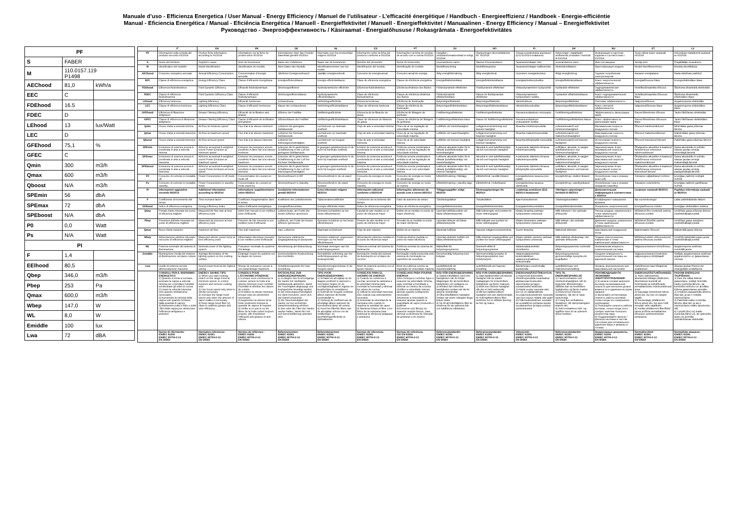Manuale d’uso - Efficienza Energetica / User Manual - Energy Efficiency / Manuel de l’utilisateur - L’efficacité énergétique / Handbuch - Energieeffizienz / Handboek - Energie-efficiëntie
Manual - Eficiencia Energética / Manual - Eficiência Energética / Manuell - Energieffektivitet / Manuell - Energieffektivitet / Manuaalinen - Energy Efficiency / Manual – Energieffektivitet
Руководство - Энергоэффективность / Käsiraamat - Energiatõhususe / Rokasgrāmata - Energoefektivitātes
| PF | | |
| --- | --- | --- |
| S | FABER | |
| M | 110.0157.119 P1498 | |
| AEChood | 81,0 | kWh/a |
| EEC | C | |
| FDEhood | 16.5 | |
| FDEC | D | |
| LEhood | 13 | lux/Watt |
| LEC | D | |
| GFEhood | 75,1 | % |
| GFEC | C | |
| Qmin | 300 | m3/h |
| Qmax | 600 | m3/h |
| Qboost | N/A | m3/h |
| SPEmin | 56 | dbA |
| SPEmax | 72 | dbA |
| SPEboost | N/A | dbA |
| P0 | 0,0 | Watt |
| Ps | N/A | Watt |
| PI | | |
| F | 1,4 | |
| EElhood | 80,5 | |
| Qbep | 346,0 | m3/h |
| Pbep | 253 | Pa |
| Qmax | 600,0 | m3/h |
| Wbep | 147,0 | W |
| WL | 8,0 | W |
| Emiddle | 100 | lux |
| Lwa | 72 | dBA |
| | IT | EN | FR | DE | NL | ES | PT | SV | NO | FI | DK | RU | ET | LV |
| --- | --- | --- | --- | --- | --- | --- | --- | --- | --- | --- | --- | --- | --- | --- |
| PF | Informazioni sulla scheda del prodotto secondo 65/2014 | Product fiche information, according to 65/2014 | Informations sur la fiche du produit selon 65/2014 | Informationen über das Produkt-Datenblatt gemäß 65/2014 | Informatie over het productblad volgens 65/2014 | Información sobre la ficha del producto conforme a 65/2014 | Informações na ficha do produto de acordo com a norma 65/2014 | Uppgifter i produktinformationsblad et enligt 65/2014 | Opplysninger på produktkortet iht. 65/2014 | Tietoja tuotetiedoista asetuksen (EU) 65/2014 mukaisesti | Oplysninger i databladet vedrørende produktet i henhold til 65/2014 | Информация в карточке изделия в соответствии с 65/2014 | Toote etiketi teave vastavalt 65/2014 | Informācija marķējumā saskaņā ar 65/2014 |
| S | Nome del fornitore | Supplier's name | Nom du fournisseur | Name des Zulieferers | Naam van de leverancier | Nombre del proveedor | Nome do fornecedor | Leverantörens namn | Navnet til leverandøren | Tavarantoimittajan nimi | Leverandørens navn | Имя поставщика | Tarnija nimi | Piegādātāja nosaukums |
| M | Identificativo del modello | Model identification | Identification du modèle | Ident-Daten des Modells | Identificatienummer van het model | Identificación del modelo | Identificação do modelo | Modellbeteckning | Modellbetegnelse | Tavarantoimittajan mallitunniste | Modelidentifikation | Идентификация модели | Mudeli identifitseerimine | Modeļa identifikācija |
| AEChood | Consumo energetico annuale | Annual Efficiency Consumption | Consommation d'énergie annuelle | Jährlicher Energieverbrauch | Jaarlijks energieverbruik | Consumo de energía anual | Consumo anual de energia | Årlig energiförbrukning | Årlig energiforbruk | Vuotuinen energiankulutus | Årligt energiforbrug | Годовое потребление электроэнергии | Aastane energiatarve | Gada efektīvais patēriņš |
| EEC | Classe di efficienza energetica | Energy Efficiency Class | Classe d'efficacité énergétique | Energieeffizienzklasse | Energie-efficiëntieklasse | Clase de eficiencia energética | Classe de eficiência energética | Energieffektivitetsklass | Energieffektivitetsklasse | Energiatehokkuusluokka | Energieffektivitetsklasse | Класс энергетической эффективности | Energiatõhususe klass | Energoefektivitātes klase |
| FDEhood | Efficienza fluidodinamica | Fluid Dynamic Efficiency | Efficacité fluidodynamique | Strömungseffizienz | Hydrodynamische efficiëntie | Eficiencia fluidodinámica | Eficiência dinâmica dos fluidos | Flödesdynamisk effektivitet | Fluiddynamisk effektivitet | Virtausdynaaminen hyötysuhde | Hydraulisk effektivitet | Гидродинамическая эффективность | Vedelikudünaamika tõhusus | Šķidruma dinamiskā efektivitāte |
| FDEC | Classe di efficienza fluidodinamica | Fluid Dynamic Efficiency Class | Classe d'efficacité fluidodynamique | Strömungseffizienzklasse | Hydrodynamische efficiëntieklasse | Clase de eficiencia fluidodinámica | Classe de eficiência dinâmica dos fluidos | Flödesdynamisk effektivitetsklass | Klasse for fluiddynamisk effektivitet | Virtausdynaamisen hyötysuhteen luokka | Hydraulisk effektivitetsklasse | Класс гидродинамической эффективности | Vedelikudünaamika tõhususe klass | Šķidruma dinamiskās efektivitātes klase |
| LEhood | Efficienza luminosa | Lighting Efficiency | Efficacité lumineuse | Lichtausbeute | Verlichtingsefficiëntie | Eficiencia luminosa | Eficiência de iluminação | Belysningseffektivitet | Belysningseffektivitet | Valotehokkuus | Belysningseffektivitet | Световая эффективность | Valgustustõhusus | Apgaismojuma efektivitāte |
| LEC | Classe di efficienza luminosa | Lighting Efficiency Class | Classe d'efficacité lumineuse | Klasse der Lichtausbeute | Verlichtingsefficiëntieklasse | Clase de eficiencia luminosa | Classe de eficiência de iluminação | Belysningseffektivitetsklass | Belysningseffektivitetsklasse | Valotehokkuusluokka | Belysningseffektivitetsklasse | Класс световой эффективности | Valgustustõhususe klass | Apgaismojuma efektivitātes klase |
| GFEhood | Efficienza di filtrazione antigrasso | Grease Filtering Efficiency | Efficacité de la filtration anti-graisse | Effizienz der Fettfilter | Vetfilteringsefficiëntie | Eficiencia de la filtración de grasa | Eficiência de filtragem de gorduras | Fettfiltreringseffektivitet | Fettfiltreringseffektivitet | Rasvansuodatuksen erotusaste | Fedtfiltreringseffektivitet | Эффективность фильтрации жира | Rasva filtreerimise tõhusus | Tauku filtrēšanas efektivitāte |
| GFEC | Classe di efficienza di filtrazione antigrasso | Grease Filtering Efficiency Class | Classe d'efficacité de la filtration anti-graisse | Effizienzklasse der Fettfilter | Vetfilteringsefficiëntieklasse | Clase de eficiencia de filtración de grasa | Classe de eficiência de filtragem de gorduras | Fettfiltreringseffektivitets klass | Klasse for fettfiltreringseffektivitet | Rasvansuodatuksen erotusasteen luokka | Fedtfiltreringseffektivitets klasse | Класс эффективности фильтрации жира | Rasva filtreerimise tõhususe klass | Tauku filtrēšanas efektivitātes klase |
| Qmin | Flusso d'aria a velocità minima | Air flow at minimum speed | Flux d'air à la vitesse minimum | Luftstrom bei geringster Gebläsestufe | Luchtstroom op minimale snelheid | Flujo de aire a velocidad mínima | Fluxo de ar na regulação de velocidade mínima | Luftflöde vid minimihastighet | Luftgjennomstrømming ved laveste hastighet | Ilmavirta miniminopeudella | Luftstrømsværdi ved minimumshastighed | Минимальная скорость воздушного потока | Õhuvool miinimumkiirusel | Minimālais gaisa plūsmas ātrums |
| Qmax | Flusso d'aria a velocità massima | Air flow at maximum speed | Flux d'air à la vitesse maximum | Luftstrom bei höchster Gebläsestufe | Luchtstroom op maximale snelheid | Flujo de aire a velocidad máxima | Fluxo de ar na regulação de velocidade máxima | Luftflöde vid maximihastighet | Luftgjennomstrømming ved høyeste hastighet | Ilmavirta maksiminopeudella | Luftstrømsværdi ved maksimumshastighed | Максимальная скорость воздушного потока | Õhuvool maksimumkiirusel | Maksimālais gaisa plūsmas ātrums |
| Qboost | Flusso d'aria a velocità intensiva | Air flow at boost speed | Flux d'air à la vitesse intensive | Luftstrom bei Intensivgeschwindigkeit | Luchtstroom op hoogste snelheid | Flujo de aire a velocidad intensiva | Fluxo de ar de velocidade intensa | Luftflöde vid intensiv hastighet | Luftgjennomstrømming ved intensiv hastighet | Ilmavirta kiihdytetyllä nopeudella | Luftstrømsværdi ved intensiv hastighed | Интенсивная скорость воздушного потока | Õhuvool intensiivsel kiirusel | Palielināts gaisa plūsmas ātrums |
| SPEmin | Emissione di potenza sonora A ponderata in aria a velocità minima | Airborne acoustical A-weighted sound Power Emission at minimum speed | Émission de puissance sonore pondérée A dans l'air à la vitesse minimum | Emission der A-gewichteten Schallleistung in der Luft bei geringster Gebläsestufe | A-gewogen geluidsemissie in de lucht bij minimale snelheid | Emisión de potencia acústica A ponderada en el aire a velocidad mínima | Potência sonora ponderada A emitida no ar na regulação de velocidade mínima | Luftburet akustiskt buller för A-viktade ljudeffektutsläpp vid minimihastighet | Akustisk A-veid lydeffektutslipp via luft ved laveste hastighet | A-painotettu ääniteho ilmassa miniminopeudella | Luftbåren, akustisk, A-vægtet lydeffektemission ved minimumshastighed | Звукоизлучение A при минимальной скорости воздушного потока | Õhukaudne akustiline A-kaalutud helivõimsuse emissioon miinimumkiirusel | Gaisa akustiskās A-svērtās skaņas jaudas emisija minimālajā ātrumā |
| SPEmax | Emissione di potenza sonora A ponderata in aria a velocità massima | Airborne acoustical A-weighted sound Power Emission at maximum speed | Émission de puissance sonore pondérée A dans l'air à la vitesse maximum | Emission der A-gewichteten Schallleistung in der Luft bei höchster Gebläsestufe | A-gewogen geluidsemissie in de lucht bij maximale snelheid | Emisión de potencia acústica A ponderada en el aire a velocidad máxima | Potência sonora ponderada A emitida no ar na regulação de velocidade máxima | Luftburet akustiskt buller för A-viktade ljudeffektutsläpp vid maximihastighet | Akustisk A-veid lydeffektutslipp via luft ved høyeste hastighet | A-painotettu ääniteho ilmassa maksiminopeudella | Luftbåren, akustisk, A-vægtet lydeffektemission ved maksimumshastighed | Звукоизлучение A при максимальной скорости воздушного потока | Õhukaudne akustiline A-kaalutud helivõimsuse emissioon maksimumkiirusel | Gaisa akustiskās A-svērtās skaņas jaudas emisija maksimālajā ātrumā |
| SPEboost | Emissione di potenza sonora A ponderata in aria a velocità intensiva | Airborne acoustical A-weighted sound Power Emission at boost speed | Émission de puissance sonore pondérée A dans l'air à la vitesse intensive | Emission der A-gewichteten Schallleistung in der Luft bei Intensivgeschwindigkeit | A-gewogen geluidsemissie in de lucht bij hoogste snelheid | Emisión de potencia acústica A ponderada en el aire a velocidad intensiva | Potência sonora ponderada A emitida no ar com velocidade intensa | Luftburet akustiskt buller för A-viktade ljudeffektutsläpp vid intensiv hastighet | Akustisk A-veid lydeffektutslipp via luft ved intensiv hastighet | A-painotettu ääniteho ilmassa kiihdytetyllä nopeudella | Luftbåren, akustisk, A-vægtet lydeffektemission ved intensiv hastighed | Звукоизлучение A при интенсивной скорости воздушного потока | Õhukaudne akustiline A-kaalutud helivõimsuse emissioon intensiivsel kiirusel | Gaisa akustiskās A-svērtās skaņas jaudas emisija paaugstinātajā ātrumā |
| P0 | Consumo di corrente in modalità off | Power Consumption in off mode | Consommation de courant en mode off | Stromverbrauch in Off | Stroomverbruik in de uit-stand | Consumo de energía en modo off | Consumo de energia no modo de desativação | Effektförbrukning i frånläge | Effektforbruk i avslått tilstand | Energiankulutus tavassa pois päältä | Energiforbrug i slukket tilstand | Потребление тока в режиме выкл (off) | Toitetarve väljalülitatud režiimis | Enerģijas patēriņš izslēgtā režīmā |
| Ps | Consumo di corrente in modalità standby | Power Consumption in standby mode | Consommation de courant en mode stand-by | Stromverbrauch in Standby | Stroomverbruik in de stand-bystand | Consumo de energía en modo standby | Consumo de energia no modo de espera | Effektförbrukning i standby-läge | Effektforbruk i hviletilstand | Energiankulutus tavassa valmiustila | Energiforbrug i standbytilstand | Потребление тока в режиме ожидания (standby) | Toitetarve ooterežiimis | Enerģijas patēriņš gaidīšanas režīmā |
| PI | Informazioni aggiuntive secondo 66/2014 | Additional information according to 66/2014 | Informations supplémentaires selon 66/2014 | Zusätzliche Informationen gemäß 66/2014 | Extra informatie volgens 66/2014 | Información adicional conforme a 66/20144 | Informações adicionais de acordo com a norma 66/2014 | Tilläggsuppgifter enligt 66/2014 | Ekstraopplysninger iht. 66/2014 | Lisätietoja asetuksen (EU) 66/2014 mukaisesti | Yderligere oplysninger i henhold til 66/2014 | Дополнительная информация в соответствии с 66/2014 | Lisateave vastavalt 66/2014 | Papildus informācija saskaņā ar 66/2014 |
| F | Coefficiente di incremento del tempo | Time increase factor | Coefficient d'augmentation dans le temps | Koeffizient des Zeitinkrements | Tijdstoenamecoëfficiënt | Coeficiente de incremento del tiempo | Fator de aumento de tempo | Tidsökningsfaktor | Tidsøkefaktor | Ajan korotuskerroin | Tidsforøgelsesfaktor | Коэффициент повышения времени | Aja suurendustegur | Laika palielināšanās faktors |
| EElhood | Indice di efficienza energetica | Energy Efficiency Index | Indice d'efficacité énergétique | Energieeffizienzindex | Energie-efficiëntie-index | Índice de eficiencia energética | Índice de eficiência energética | Energieffektivitetsindex | Energieffektivitetsindeks | Energiatehokkuusindeksi | Energieffektivitetsindeks | Показатель энергетической | Energiatõhususe indeks | Enerģijas efektivitātes indekss |
| Qbep | Portata d'aria misurata nel punto di efficienza migliore | Measured Air flow rate at best efficiency point | Débit d'air mesuré à son meilleur point d'efficacité | Luftdurchsatz, am Punkt der besten Effizienz gemessen | Gemeten luchtdebiet op het beste-efficiëntiepunt | Caudal de aire medido en el punto de eficiencia mejor | Débito de ar medido no ponto de maior eficiência | Uppmätt luftflödesvärde vid bästa effektivitetspunkt | Målt luftmengde ved punktet for beste virkningsgrad | Mitattu ilmavirta parhaan hyötysuhteen pisteessä | Målt luftstrøm i det optimale driftspunkt | Расход воздуха, измеренный в точке наибольшей эффективности | Mõõdetud õhu vooluhulk parima tõhususe punktis | Izmērītais gaisa plūsmas ātrums visefektīvākajā punktā |
| Pbep | Pressione dell'aria misurata nel punto di efficienza migliore | Measured air pressure at best efficiency point | Pression de l'air mesurée à son meilleur point d'efficacité | Luftdruck, am Punkt der besten Effizienz gemessen | Gemeten luchtdruk op het beste-efficiëntiepunt | Presión de aire medido en el punto de eficiencia mejor | Pressão de ar medida no ponto de maior eficiência | Uppmätt lufttryck vid bästa effektivitetspunkt | Målt lufttrykk ved punktet for beste virkningsgrad | Mitattu ilmanpaine parhaan hyötysuhteen pisteessä | Målt lufttryk i det optimale driftspunkt | Давление воздуха, измеренное в точке наибольшей эффективности | Mõõdetud õhurõhk parima tõhususe punktis | Izmērītais gaisa spiediens visefektīvākajā punktā |
| Qmax | flusso d'aria massimo | maximum air flow | Flux d'air maximum | max. Luftstrom | Maximale luchtstroom | Flujo de aire máximo | Débito de ar máximo | Maximalt luftflöde | Høyeste luftgjennomstrømming | Suurin ilmavirta | Maksimal luftstrøm | максимальный воздушный поток | Maksimaalne õhuvool | Maksimālā gaisa plūsma |
| Wbep | Alimentazione elettrica misurata nel punto di efficienza migliore | Measured electric power input at best efficiency point | Alimentation électrique mesurée à son meilleur point d'efficacité | Gemessene elektrische Eingangsleistung im Bestpunkt | Gemeten elektrisch opgenomen vermogen op het beste-efficiëntiepunt | Alimentación eléctrica medida en el punto de eficiencia mejor | Potência elétrica medida no ponto de maior eficiência | Uppmätt elektrisk ineffekt vid bästa effektivitetspunkt | Målt elektrisk inngangseffekt ved punktet for beste virkningsgrad | Mitattu sähkön ottoteho parhaan hyötysuhteen pisteessä | Målt elektrisk effektoptag i det optimale driftspunkt | Подача электроэнергии, измеренная в точке наибольшей эффективности | Mõõdetud elektri võimsussisend parima tõhususe punktis | Izmērītā elektriskā ieejas jauda visefektīvākajā punktā |
| WL | Potenza nominale del sistema di illuminazione | Nominal power of the lighting system | Puissance nominale du système d'éclairage | Nennleistung der Beleuchtung | Nominaal vermogen van het verlichtingssysteem | Potencia nominal del sistema de iluminación | Potência nominal do sistema de iluminação | Märkeffekt för belysningssystemet | Nominell effekt til belysningssystemet | Valaistusjärjestelmän nimellisteho | Belysningssystemets nominelle effekt | Номинальная мощность осветительной системы | Valgustussüsteemi nimivõimsus | Apgaismojuma sistēmas nominālā jauda |
| Emiddle | Illuminazione media del sistema di illuminazione sul piano cottura | Average illumination of the lighting system on the cooking surface | Éclairage moyen du système sur la plaque de cuisson | Durchschnittliche Ausleuchtung des Kochfelds | Gemiddelde verlichting van het verlichtingssysteem op het kookoppervlak | Iluminación media del sistema de iluminación en el plano de cocción | Iluminação média produzida pelo sistema de iluminação na superfície de cozedura | Genomsnittlig belysning över kokytan | Gjennomsnittlig lysstyrke til belysningssystemet over komfyrtoppen | Valaistusjärjestelmän keskimääräinen valaistusvoimakkuus keittopinnalla | Belysningssystemets gennemsnitlige lysstyrke på kogefladen | Средняя освещенность осветительной системы на варочной панели | Valgustussüsteemi keskmine valgustugevus pliidiplaadil | Vidējais apgaismojuma sistēmas apgaismojums uz gatavošanas virsmas |
| Lwa | Livello di potenza sonora all'impostazione massima | Sound power level at the highest setting | Niveau de puissance sonore à son paramétrage maximum | Schallleistungsstufe bei max. Einstellung | Geluidsvermogensniveau in de hoogste stand | Nivel de potencia acústica con el ajuste máximo | Nivel de potência sonora na regulação de velocidade máxima | Ljudeffektnivå vid maximiinställning | Lydeffektnivå ved høyeste innstilling | Äänitehotaso suurimmalla asetuksella | Lydeffektniveau ved maksimumsindstilling | Уровень звукоизлучения при максимальной настройке | Helivõimsuse tase kõrgeimal seadistusel | Skaņas jaudas līmenis pie visaugstākā uzstādījuma |
| | CONSIGLI PER IL RISPARMIO ENERGETICO 1) Quando si inizia a cucinare, azionare la cappa a velocità minima per controllare l'umidità ed eliminare gli odori di cucina 2) Usare la velocità intensiva solo quando strettamente necessario 3) Aumentare la velocità della cappa solo quando richiesto dalla quantità di vapore 4) Mantenere pulito il filtro o puliti i filtri della cappa per ottimizzare l'efficienza antigrasso e antiodori. | ENERGY SAVING TIPS 1) When you start cooking, switch on the range hood at minimum speed, to control moisture and remove cooking odor 2) Use boost speed only when is strictly necessary 3) Increase the range hood speed only when the amount of vapor makes it necessary 4) Keep range hood filter (s) clean to optimize grease and odor efficiency . | CONSEILS POUR L'ÉCONOMIE D'ÉNERGIE 1) Lorsque vous commencez à cuisiner, activez la hotte à la vitesse minimum pour contrôler l'humidité et éliminer les odeurs de cuisine. 2) N'utilisez la vitesse intensive lorsque cela est strictement nécessaire. 3) Augmentez la vitesse de la hotte seulement lorsque la quantité de vapeur le requiert. 4) Veillez à ce que le ou les filtres de la hotte soient toujours propres, afin d'optimiser l'efficacité anti-graisse et anti-odeurs. | RATSCHLÄGE ZUR ENERGIEEINSPARUNG 1) Zu Beginn des Kochvorgangs die Haube bei niedrigster Gebläsestufe aktivieren, damit die Feuchtigkeit abgesaugt und Kochgerüche beseitigt werden 2) Die Intensivgeschwindigkeit nur dann benutzen, wenn sich viel Dampf entwickelt. 3) Die Geschwindigkeit der Haube nur bei vermehrter Dampfentwicklung erhöhen 4) Den oder die Filter der Haube sauber halten, damit die Fett- und Geruchsfilterung optimiert wird. | TIPS VOOR ENERGIEBESPARING 1) Schakel de afzuigkap op de laagste snelheid in wanneer u met koken begint om de vochtigheidsgraad te regelen en kookluchtjes te verwijderen 2) Gebruik de hoogste snelheid alleen wanneer dit beslist noodzakelijk is 3) Verhoog de snelheid van de afzuigkap alleen wanneer de hoeveelheid damp dit vereist 4) Houd het filter/de filters van de afzuigkap schoon om de vetfilterings- en geurfilteringsefficiëntie te optimaliseren. | CONSEJOS PARA EL AHORRO DE ENERGÍA 1) Cuando se comienza a cocinar, accionar la campana a la velocidad mínima para controlar la humedad y eliminar los olores de cocina 2) Utilizar la velocidad intensiva sólo cuando sea estrictamente necesario 3) Aumentar la velocidad de la campana sólo cuando lo requiera la cantidad de vapor 4) Mantener limpio el filtro o los filtros de la campana para optimizar la eficiencia antigrasa y antiolores | CONSELHOS PARA POUPAR ENERGIA 1)Ao começar a cozinhar, ligue o exaustor na velocidade mínima, para controlar a humidade e eliminar os cheiros da cozinha 2)Utilize a velocidade intensa apenas quando estritamente necessário 3)Aumente a velocidade do exaustor apenas quando a quantidade de vapor produzido o justificar 4)Conserve o(s) filtro(s) do exaustor sempre limpos, para otimizar a eficiência de retenção de gorduras e de cheiros | RÅD FÖR ENERGIBESPARING 1) Starta köksfläkten med min. hastigheten när du börjar tillagningen för att kontrollera fuktigheten och avlägsna os. 2) Använd den intensiva hastigheten endast när det är absolut nödvändigt. 3) Öka köksfläktens hastighet endast när större mängder ånga kräver detta. 4) Se till att köksfläktens filter är rent/rena för att optimera fett- och luktfiltrens effektivitet. | RÅD FOR ENERGIBESPARING 1) Start kjøkkenviften på laveste hastighet når du starter matlagingen for å kontrollere fuktigheten og fjerne matosen. 2) Bruk kun intensiv hastighet når det er helt nødvendig 3) Øk kun kjøkkenviftens hastighet ved stor dampmengde. 4) Hold kjøkkenviftens filter rent/rene for en effektiv fjerning av fett og matos. | ENERGIANSÄÄSTÖNEUVOJA 1) Käynnistä liesituuletin miniminopeudella ruoanlaittoa aloittaessasi kosteuden valvomiseksi ja hajun poistamiseksi keittiöstä 2) Käytä suurta nopeutta vain kun se on välttämätöntä 3) Lisää liesituulettimen nopeutta vain kun höyryn määrä sitä vaatii 4) Pidä liesituulettimen suodatin tai suodattimet puhtaina rasvan suodatustehon ja hajun poiston optimoimiseksi | TIPS TIL ENERGIBESPARELSE 1) Tænd emhætten ved minimumshastighed, når du begynder tilberedningen. Således kan du kontrollere fugtigheden og fjerne mados. 2) Anvend kun intensiv hastighed, når det er højst nødvendigt. 3) Forøg kun emhættens hastighed, når dampmængden kræver det. 4) Hold emhættens fedt- og lugtfiltre rene for at optimere deres funktion. | РЕКОМЕНДАЦИИ ПО ЭКОНОМИИ ЭНЕРГОПОТРЕБЛЕНИЯ 1) В начале готовки включите вытяжку на минимальной скорости для контроля уровня влажности и удаления из кухни запахов 2) Включайте интенсивную скорость работы вытяжки, только когда это совершенно необходимо 3) Повышайте скорость работы вытяжки, только когда этого требует наличие большого количества пара 4) Поддерживайте фильтр / фильтры вытяжки в чистом состоянии для оптимального удаления жира и запахов от готовки. | ENERGIASÄÄSTUNÕUANDED 1) Toidu valmistamise alustamisel lülitage pliidikumm õhuniiskuse kontrolli all hoidmiseks ja toidulõhnade eemaldamiseks miinimumkiirusel sisse 2) Kasutage intensiivset kiirust ainult siis, kui see on rangelt vajalik 3) Suurendage pliidikummi kiirust ainult siis, kui auru hulk muudab selle vajalikuks 4) Hoidke pliidikummi filter/filtrid rasva ja lõhna eemaldamise tõhususe optimeerimiseks puhastena. | PADOMI ENERĢIJAS TAUPĪŠANAI 1) Kad Jūs sākat ēdiena gatavošanu, ieslēgt minimālo tvaiku nosūcēja ātrumu, lai kontrolētu mitrumu un aizvāktu ēdiena gatavošanas aromātu. 2) Izmantot paaugstinātu ātrumu tikai tad, ja tas ir noteikti nepieciešams. 3) Palielināt tvaiku nosūcēja ātrumu tikai tad, ja tas ir nepieciešams tvaiku daudzuma dēļ. 4) Uzturēt tīru(-us) tvaiku nosūcēja filtru(-us), lai optimizētu tauku un aromātu neitralizēšanas efektivitāti. |
| | Norme di riferimento: EN/IEC 61591 EN/IEC 60704-2-13 EN 50564 | Normative references: EN/IEC 61591 EN/IEC 60704-2-13 EN 50564 | Normes de référence : EN/IEC 61591 EN/IEC 60704-2-13 EN 50564 | Referenznormen: EN/IEC 61591 EN/IEC 60704-2-13 EN 50564 | Referentienormen EN/IEC 61591 EN/IEC 60704-2-13 EN 50564 | Normas de referencia: EN/IEC 61591 EN/IEC 60704-2-13 EN 50564 | Normas de referência: CEI EN 61591 EN/IEC 60704-2-13 EN 50564 | Referensstandarder: EN/IEC 61591 EN/IEC 60704-2-13 EN 50564 | Referansestandarder: EN/IEC 61591 EN/IEC 60704-2-13 EN 50564 | Viitenormit: EN/IEC 61591 EN/IEC 60704-2-13 EN 50564 | Referencestandarder: EN/IEC 61591 EN/IEC 60704-2-13 EN 50564 | Нормативные документы: EN/IEC 61591 EN/IEC 60704-2-13 EN 50564 | Normatiivviited: EN/IEC 61591 EN/IEC 60704-2-13 EN 50564 | Normatīvās atsauces: EN/IEC 61591 EN/IEC 60704-2-13 EN 50564 |